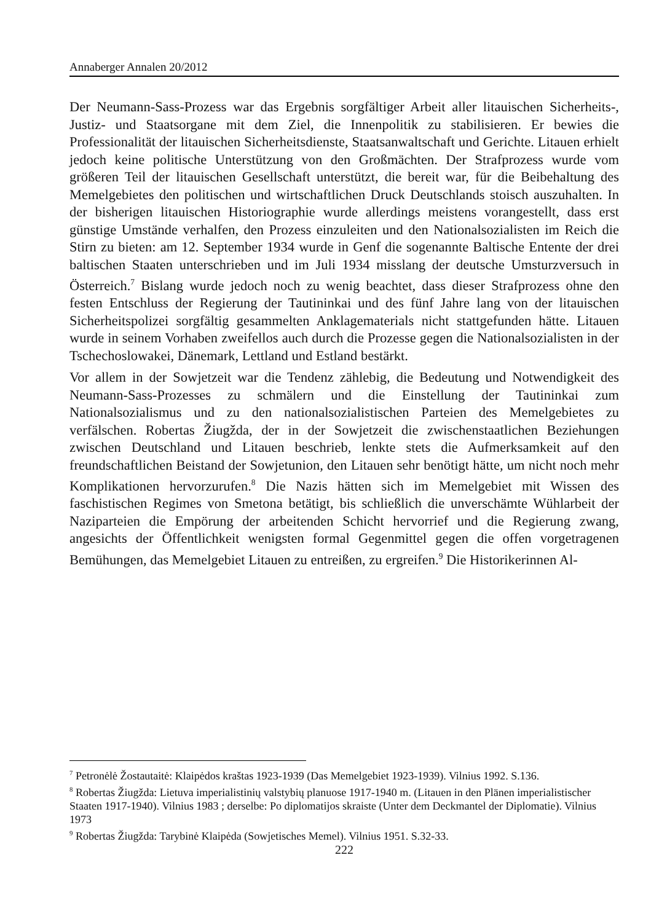Annaberger Annalen 20/2012
Der Neumann-Sass-Prozess war das Ergebnis sorgfältiger Arbeit aller litauischen Sicherheits-, Justiz- und Staatsorgane mit dem Ziel, die Innenpolitik zu stabilisieren. Er bewies die Professionalität der litauischen Sicherheitsdienste, Staatsanwaltschaft und Gerichte. Litauen erhielt jedoch keine politische Unterstützung von den Großmächten. Der Strafprozess wurde vom größeren Teil der litauischen Gesellschaft unterstützt, die bereit war, für die Beibehaltung des Memelgebietes den politischen und wirtschaftlichen Druck Deutschlands stoisch auszuhalten. In der bisherigen litauischen Historiographie wurde allerdings meistens vorangestellt, dass erst günstige Umstände verhalfen, den Prozess einzuleiten und den Nationalsozialisten im Reich die Stirn zu bieten: am 12. September 1934 wurde in Genf die sogenannte Baltische Entente der drei baltischen Staaten unterschrieben und im Juli 1934 misslang der deutsche Umsturzversuch in Österreich.<sup>7</sup> Bislang wurde jedoch noch zu wenig beachtet, dass dieser Strafprozess ohne den festen Entschluss der Regierung der Tautininkai und des fünf Jahre lang von der litauischen Sicherheitspolizei sorgfältig gesammelten Anklagematerials nicht stattgefunden hätte. Litauen wurde in seinem Vorhaben zweifellos auch durch die Prozesse gegen die Nationalsozialisten in der Tschechoslowakei, Dänemark, Lettland und Estland bestärkt.
Vor allem in der Sowjetzeit war die Tendenz zählebig, die Bedeutung und Notwendigkeit des Neumann-Sass-Prozesses zu schmälern und die Einstellung der Tautininkai zum Nationalsozialismus und zu den nationalsozialistischen Parteien des Memelgebietes zu verfälschen. Robertas Žiugžda, der in der Sowjetzeit die zwischenstaatlichen Beziehungen zwischen Deutschland und Litauen beschrieb, lenkte stets die Aufmerksamkeit auf den freundschaftlichen Beistand der Sowjetunion, den Litauen sehr benötigt hätte, um nicht noch mehr Komplikationen hervorzurufen.<sup>8</sup> Die Nazis hätten sich im Memelgebiet mit Wissen des faschistischen Regimes von Smetona betätigt, bis schließlich die unverschämte Wühlarbeit der Naziparteien die Empörung der arbeitenden Schicht hervorrief und die Regierung zwang, angesichts der Öffentlichkeit wenigsten formal Gegenmittel gegen die offen vorgetragenen Bemühungen, das Memelgebiet Litauen zu entreißen, zu ergreifen.<sup>9</sup> Die Historikerinnen Al-
<sup>7</sup> Petronėlė Žostautaitė: Klaipėdos kraštas 1923-1939 (Das Memelgebiet 1923-1939). Vilnius 1992. S.136.
<sup>8</sup> Robertas Žiugžda: Lietuva imperialistinių valstybių planuose 1917-1940 m. (Litauen in den Plänen imperialistischer Staaten 1917-1940). Vilnius 1983 ; derselbe: Po diplomatijos skraiste (Unter dem Deckmantel der Diplomatie). Vilnius 1973
<sup>9</sup> Robertas Žiugžda: Tarybinė Klaipėda (Sowjetisches Memel). Vilnius 1951. S.32-33.
222